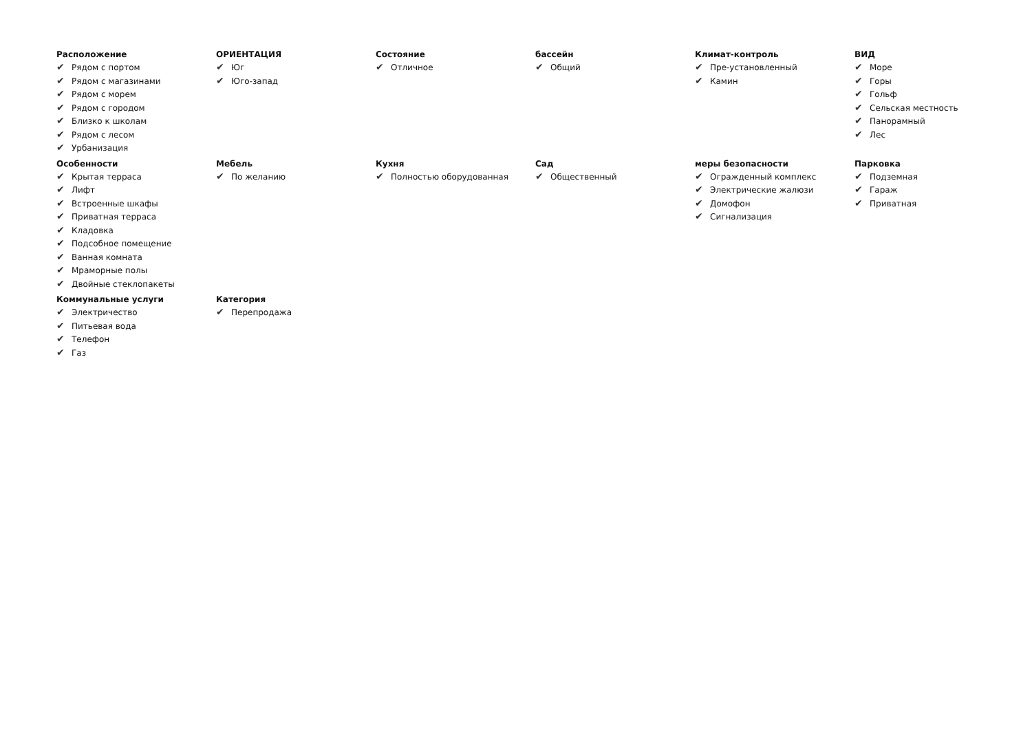Расположение
✔ Рядом с портом
✔ Рядом с магазинами
✔ Рядом с морем
✔ Рядом с городом
✔ Близко к школам
✔ Рядом с лесом
✔ Урбанизация
ОРИЕНТАЦИЯ
✔ Юг
✔ Юго-запад
Состояние
✔ Отличное
бассейн
✔ Общий
Климат-контроль
✔ Пре-установленный
✔ Камин
ВИД
✔ Море
✔ Горы
✔ Гольф
✔ Сельская местность
✔ Панорамный
✔ Лес
Особенности
✔ Крытая терраса
✔ Лифт
✔ Встроенные шкафы
✔ Приватная терраса
✔ Кладовка
✔ Подсобное помещение
✔ Ванная комната
✔ Мраморные полы
✔ Двойные стеклопакеты
Мебель
✔ По желанию
Кухня
✔ Полностью оборудованная
Сад
✔ Общественный
меры безопасности
✔ Огражденный комплекс
✔ Электрические жалюзи
✔ Домофон
✔ Сигнализация
Парковка
✔ Подземная
✔ Гараж
✔ Приватная
Коммунальные услуги
✔ Электричество
✔ Питьевая вода
✔ Телефон
✔ Газ
Категория
✔ Перепродажа